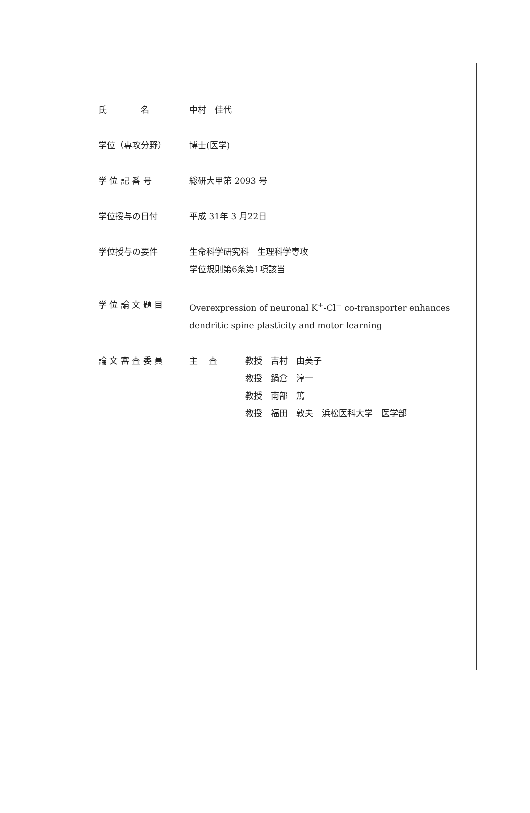氏　　　　名 中村　佳代
学位（専攻分野） 博士(医学)
学 位 記 番 号 総研大甲第 2093 号
学位授与の日付 平成 31年 3 月22日
学位授与の要件 生命科学研究科　生理科学専攻
学位規則第6条第1項該当
学 位 論 文 題 目 Overexpression of neuronal K<sup>+</sup>-Cl<sup>−</sup> co-transporter enhances
dendritic spine plasticity and motor learning
論 文 審 査 委 員 主　 査 教授　吉村　由美子
教授　鍋倉　淳一
教授　南部　篤
教授　福田　敦夫　浜松医科大学　医学部